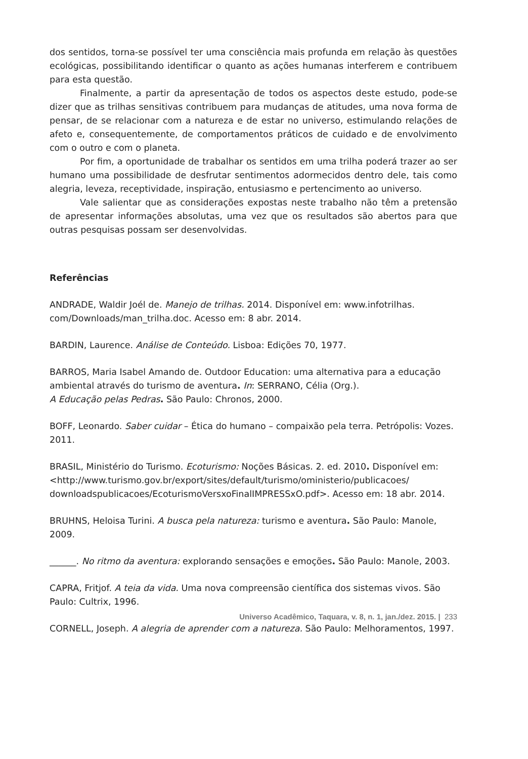dos sentidos, torna-se possível ter uma consciência mais profunda em relação às questões ecológicas, possibilitando identificar o quanto as ações humanas interferem e contribuem para esta questão.
Finalmente, a partir da apresentação de todos os aspectos deste estudo, pode-se dizer que as trilhas sensitivas contribuem para mudanças de atitudes, uma nova forma de pensar, de se relacionar com a natureza e de estar no universo, estimulando relações de afeto e, consequentemente, de comportamentos práticos de cuidado e de envolvimento com o outro e com o planeta.
Por fim, a oportunidade de trabalhar os sentidos em uma trilha poderá trazer ao ser humano uma possibilidade de desfrutar sentimentos adormecidos dentro dele, tais como alegria, leveza, receptividade, inspiração, entusiasmo e pertencimento ao universo.
Vale salientar que as considerações expostas neste trabalho não têm a pretensão de apresentar informações absolutas, uma vez que os resultados são abertos para que outras pesquisas possam ser desenvolvidas.
Referências
ANDRADE, Waldir Joél de. Manejo de trilhas. 2014. Disponível em: www.infotrilhas.
com/Downloads/man_trilha.doc. Acesso em: 8 abr. 2014.
BARDIN, Laurence. Análise de Conteúdo. Lisboa: Edições 70, 1977.
BARROS, Maria Isabel Amando de. Outdoor Education: uma alternativa para a educação ambiental através do turismo de aventura. In: SERRANO, Célia (Org.).
A Educação pelas Pedras. São Paulo: Chronos, 2000.
BOFF, Leonardo. Saber cuidar – Ética do humano – compaixão pela terra. Petrópolis: Vozes. 2011.
BRASIL, Ministério do Turismo. Ecoturismo: Noções Básicas. 2. ed. 2010. Disponível em: <http://www.turismo.gov.br/export/sites/default/turismo/oministerio/publicacoes/
downloadspublicacoes/EcoturismoVersxoFinalIMPRESSxO.pdf>. Acesso em: 18 abr. 2014.
BRUHNS, Heloisa Turini. A busca pela natureza: turismo e aventura. São Paulo: Manole, 2009.
______. No ritmo da aventura: explorando sensações e emoções. São Paulo: Manole, 2003.
CAPRA, Fritjof. A teia da vida. Uma nova compreensão científica dos sistemas vivos. São Paulo: Cultrix, 1996.
CORNELL, Joseph. A alegria de aprender com a natureza. São Paulo: Melhoramentos, 1997.
Universo Acadêmico, Taquara, v. 8, n. 1, jan./dez. 2015. | 233